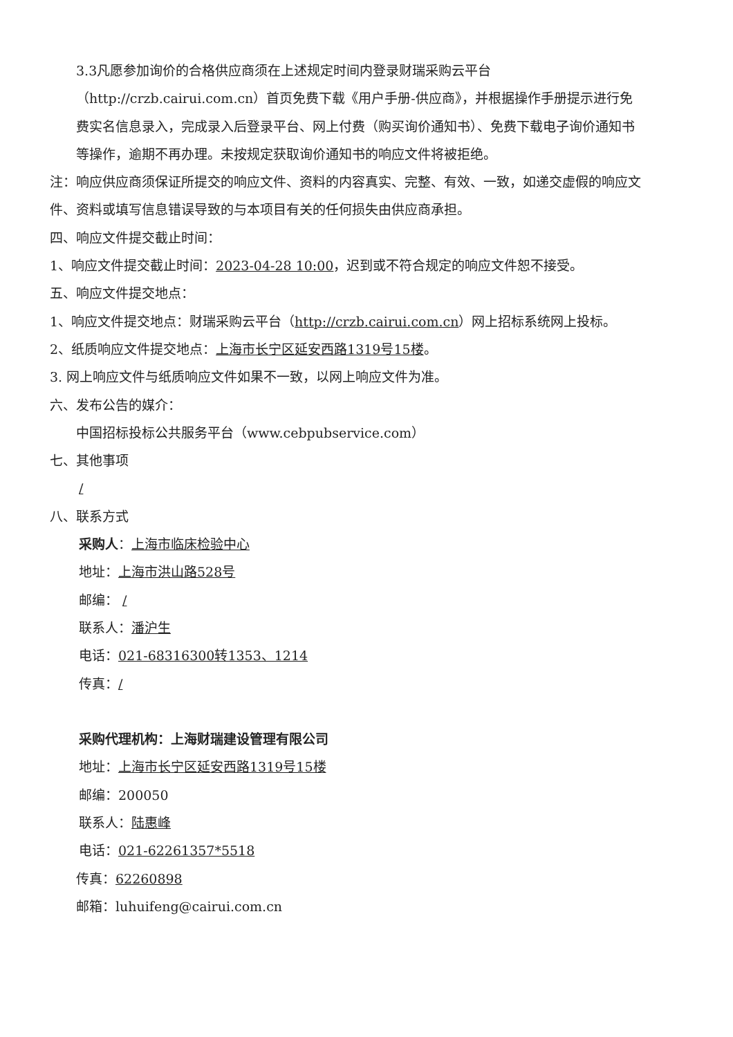3.3凡愿参加询价的合格供应商须在上述规定时间内登录财瑞采购云平台（http://crzb.cairui.com.cn）首页免费下载《用户手册-供应商》，并根据操作手册提示进行免费实名信息录入，完成录入后登录平台、网上付费（购买询价通知书）、免费下载电子询价通知书等操作，逾期不再办理。未按规定获取询价通知书的响应文件将被拒绝。
注：响应供应商须保证所提交的响应文件、资料的内容真实、完整、有效、一致，如递交虚假的响应文件、资料或填写信息错误导致的与本项目有关的任何损失由供应商承担。
四、响应文件提交截止时间：
1、响应文件提交截止时间：2023-04-28 10:00，迟到或不符合规定的响应文件恕不接受。
五、响应文件提交地点：
1、响应文件提交地点：财瑞采购云平台（http://crzb.cairui.com.cn）网上招标系统网上投标。
2、纸质响应文件提交地点：上海市长宁区延安西路1319号15楼。
3. 网上响应文件与纸质响应文件如果不一致，以网上响应文件为准。
六、发布公告的媒介：
中国招标投标公共服务平台（www.cebpubservice.com）
七、其他事项
/
八、联系方式
采购人：上海市临床检验中心
地址：上海市洪山路528号
邮编： /
联系人：潘沪生
电话：021-68316300转1353、1214
传真：/
采购代理机构：上海财瑞建设管理有限公司
地址：上海市长宁区延安西路1319号15楼
邮编：200050
联系人：陆惠峰
电话：021-62261357*5518
传真：62260898
邮箱：luhuifeng@cairui.com.cn